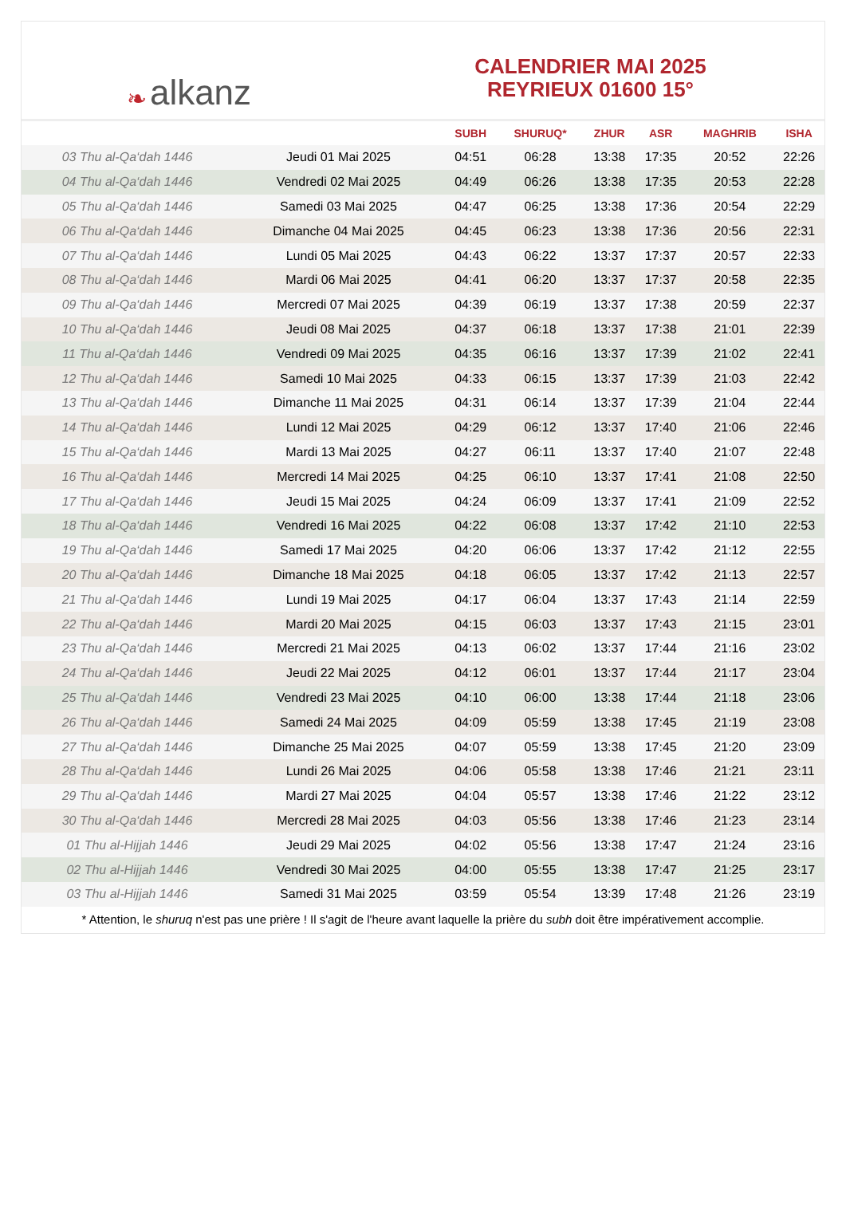❧ alkanz
CALENDRIER MAI 2025
REYRIEUX 01600 15°
| | | SUBH | SHURUQ* | ZHUR | ASR | MAGHRIB | ISHA |
| --- | --- | --- | --- | --- | --- | --- | --- |
| 03 Thu al-Qa‘dah 1446 | Jeudi 01 Mai 2025 | 04:51 | 06:28 | 13:38 | 17:35 | 20:52 | 22:26 |
| 04 Thu al-Qa‘dah 1446 | Vendredi 02 Mai 2025 | 04:49 | 06:26 | 13:38 | 17:35 | 20:53 | 22:28 |
| 05 Thu al-Qa‘dah 1446 | Samedi 03 Mai 2025 | 04:47 | 06:25 | 13:38 | 17:36 | 20:54 | 22:29 |
| 06 Thu al-Qa‘dah 1446 | Dimanche 04 Mai 2025 | 04:45 | 06:23 | 13:38 | 17:36 | 20:56 | 22:31 |
| 07 Thu al-Qa‘dah 1446 | Lundi 05 Mai 2025 | 04:43 | 06:22 | 13:37 | 17:37 | 20:57 | 22:33 |
| 08 Thu al-Qa‘dah 1446 | Mardi 06 Mai 2025 | 04:41 | 06:20 | 13:37 | 17:37 | 20:58 | 22:35 |
| 09 Thu al-Qa‘dah 1446 | Mercredi 07 Mai 2025 | 04:39 | 06:19 | 13:37 | 17:38 | 20:59 | 22:37 |
| 10 Thu al-Qa‘dah 1446 | Jeudi 08 Mai 2025 | 04:37 | 06:18 | 13:37 | 17:38 | 21:01 | 22:39 |
| 11 Thu al-Qa‘dah 1446 | Vendredi 09 Mai 2025 | 04:35 | 06:16 | 13:37 | 17:39 | 21:02 | 22:41 |
| 12 Thu al-Qa‘dah 1446 | Samedi 10 Mai 2025 | 04:33 | 06:15 | 13:37 | 17:39 | 21:03 | 22:42 |
| 13 Thu al-Qa‘dah 1446 | Dimanche 11 Mai 2025 | 04:31 | 06:14 | 13:37 | 17:39 | 21:04 | 22:44 |
| 14 Thu al-Qa‘dah 1446 | Lundi 12 Mai 2025 | 04:29 | 06:12 | 13:37 | 17:40 | 21:06 | 22:46 |
| 15 Thu al-Qa‘dah 1446 | Mardi 13 Mai 2025 | 04:27 | 06:11 | 13:37 | 17:40 | 21:07 | 22:48 |
| 16 Thu al-Qa‘dah 1446 | Mercredi 14 Mai 2025 | 04:25 | 06:10 | 13:37 | 17:41 | 21:08 | 22:50 |
| 17 Thu al-Qa‘dah 1446 | Jeudi 15 Mai 2025 | 04:24 | 06:09 | 13:37 | 17:41 | 21:09 | 22:52 |
| 18 Thu al-Qa‘dah 1446 | Vendredi 16 Mai 2025 | 04:22 | 06:08 | 13:37 | 17:42 | 21:10 | 22:53 |
| 19 Thu al-Qa‘dah 1446 | Samedi 17 Mai 2025 | 04:20 | 06:06 | 13:37 | 17:42 | 21:12 | 22:55 |
| 20 Thu al-Qa‘dah 1446 | Dimanche 18 Mai 2025 | 04:18 | 06:05 | 13:37 | 17:42 | 21:13 | 22:57 |
| 21 Thu al-Qa‘dah 1446 | Lundi 19 Mai 2025 | 04:17 | 06:04 | 13:37 | 17:43 | 21:14 | 22:59 |
| 22 Thu al-Qa‘dah 1446 | Mardi 20 Mai 2025 | 04:15 | 06:03 | 13:37 | 17:43 | 21:15 | 23:01 |
| 23 Thu al-Qa‘dah 1446 | Mercredi 21 Mai 2025 | 04:13 | 06:02 | 13:37 | 17:44 | 21:16 | 23:02 |
| 24 Thu al-Qa‘dah 1446 | Jeudi 22 Mai 2025 | 04:12 | 06:01 | 13:37 | 17:44 | 21:17 | 23:04 |
| 25 Thu al-Qa‘dah 1446 | Vendredi 23 Mai 2025 | 04:10 | 06:00 | 13:38 | 17:44 | 21:18 | 23:06 |
| 26 Thu al-Qa‘dah 1446 | Samedi 24 Mai 2025 | 04:09 | 05:59 | 13:38 | 17:45 | 21:19 | 23:08 |
| 27 Thu al-Qa‘dah 1446 | Dimanche 25 Mai 2025 | 04:07 | 05:59 | 13:38 | 17:45 | 21:20 | 23:09 |
| 28 Thu al-Qa‘dah 1446 | Lundi 26 Mai 2025 | 04:06 | 05:58 | 13:38 | 17:46 | 21:21 | 23:11 |
| 29 Thu al-Qa‘dah 1446 | Mardi 27 Mai 2025 | 04:04 | 05:57 | 13:38 | 17:46 | 21:22 | 23:12 |
| 30 Thu al-Qa‘dah 1446 | Mercredi 28 Mai 2025 | 04:03 | 05:56 | 13:38 | 17:46 | 21:23 | 23:14 |
| 01 Thu al-Hijjah 1446 | Jeudi 29 Mai 2025 | 04:02 | 05:56 | 13:38 | 17:47 | 21:24 | 23:16 |
| 02 Thu al-Hijjah 1446 | Vendredi 30 Mai 2025 | 04:00 | 05:55 | 13:38 | 17:47 | 21:25 | 23:17 |
| 03 Thu al-Hijjah 1446 | Samedi 31 Mai 2025 | 03:59 | 05:54 | 13:39 | 17:48 | 21:26 | 23:19 |
* Attention, le shuruq n'est pas une prière ! Il s'agit de l'heure avant laquelle la prière du subh doit être impérativement accomplie.